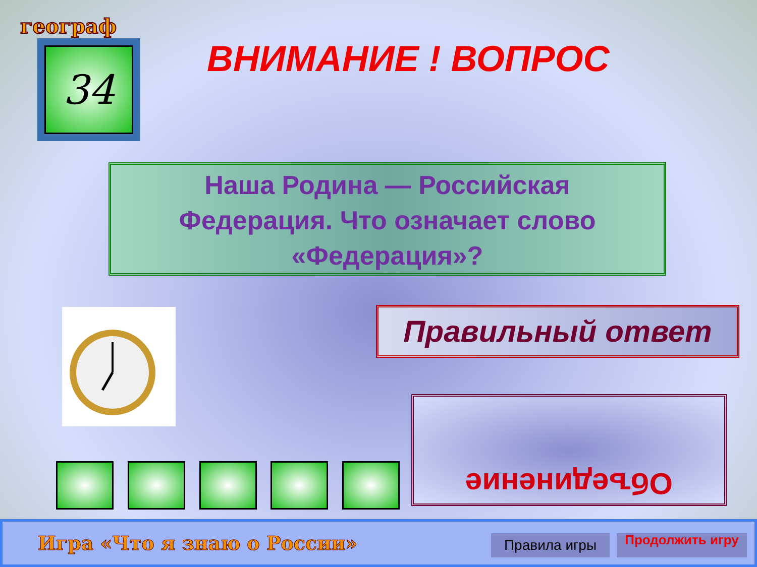географ
34 ВНИМАНИЕ ! ВОПРОС
Наша Родина — Российская
Федерация. Что означает слово
«Федерация»?
Правильный ответ
Объединение
Игра «Что я знаю о России» Правила игры Продолжить игру